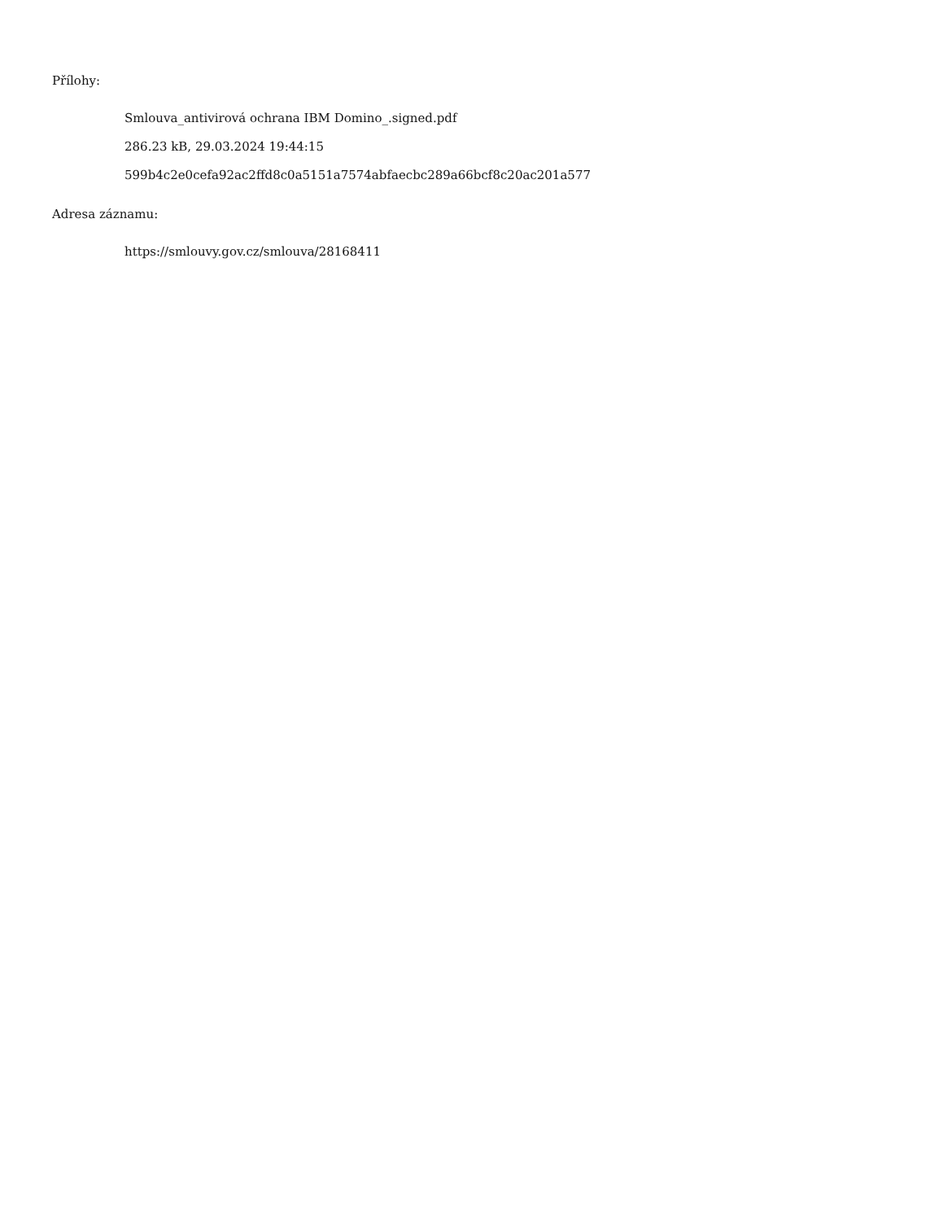Přílohy:
Smlouva_antivirová ochrana IBM Domino_.signed.pdf
286.23 kB, 29.03.2024 19:44:15
599b4c2e0cefa92ac2ffd8c0a5151a7574abfaecbc289a66bcf8c20ac201a577
Adresa záznamu:
https://smlouvy.gov.cz/smlouva/28168411